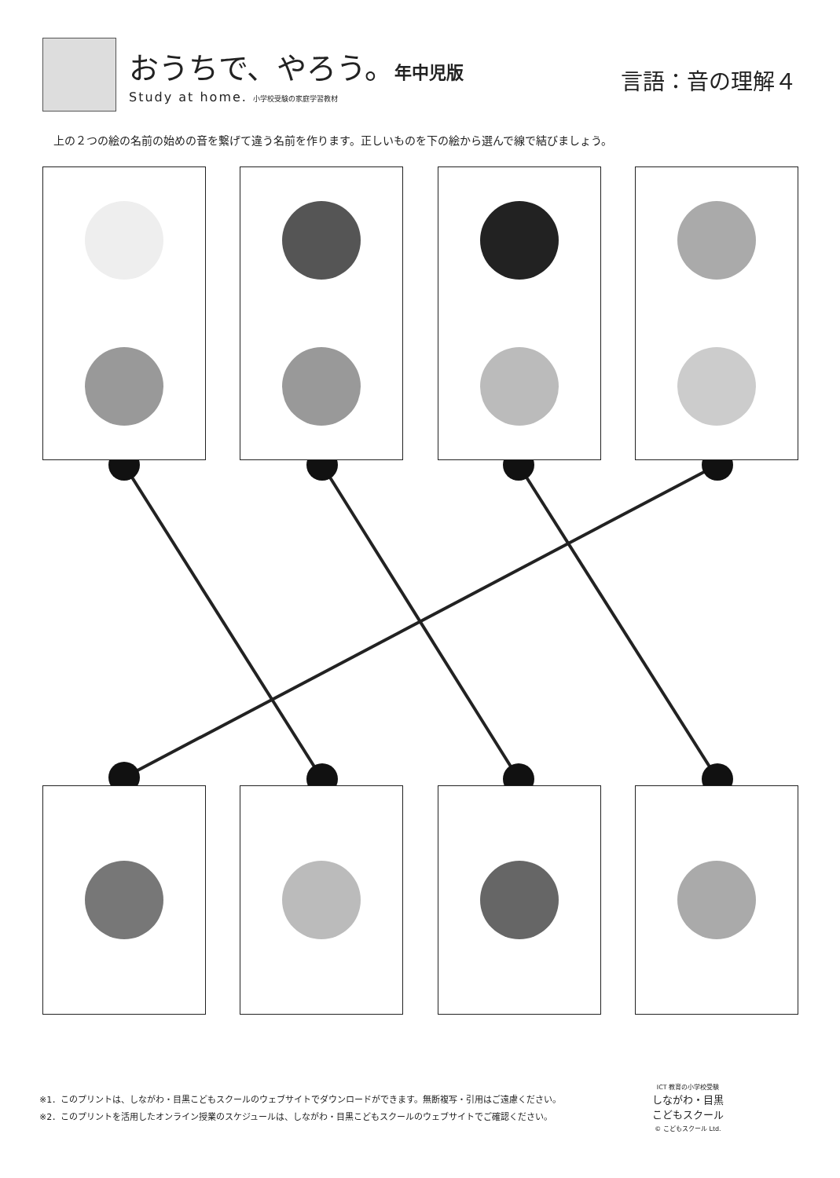おうちで、やろう。年中児版
Study at home. 小学校受験の家庭学習教材
言語：音の理解４
上の２つの絵の名前の始めの音を繋げて違う名前を作ります。正しいものを下の絵から選んで線で結びましょう。
※1．このプリントは、しながわ・目黒こどもスクールのウェブサイトでダウンロードができます。無断複写・引用はご遠慮ください。
※2．このプリントを活用したオンライン授業のスケジュールは、しながわ・目黒こどもスクールのウェブサイトでご確認ください。
ICT 教育の小学校受験
しながわ・目黒
こどもスクール
© こどもスクール Ltd.